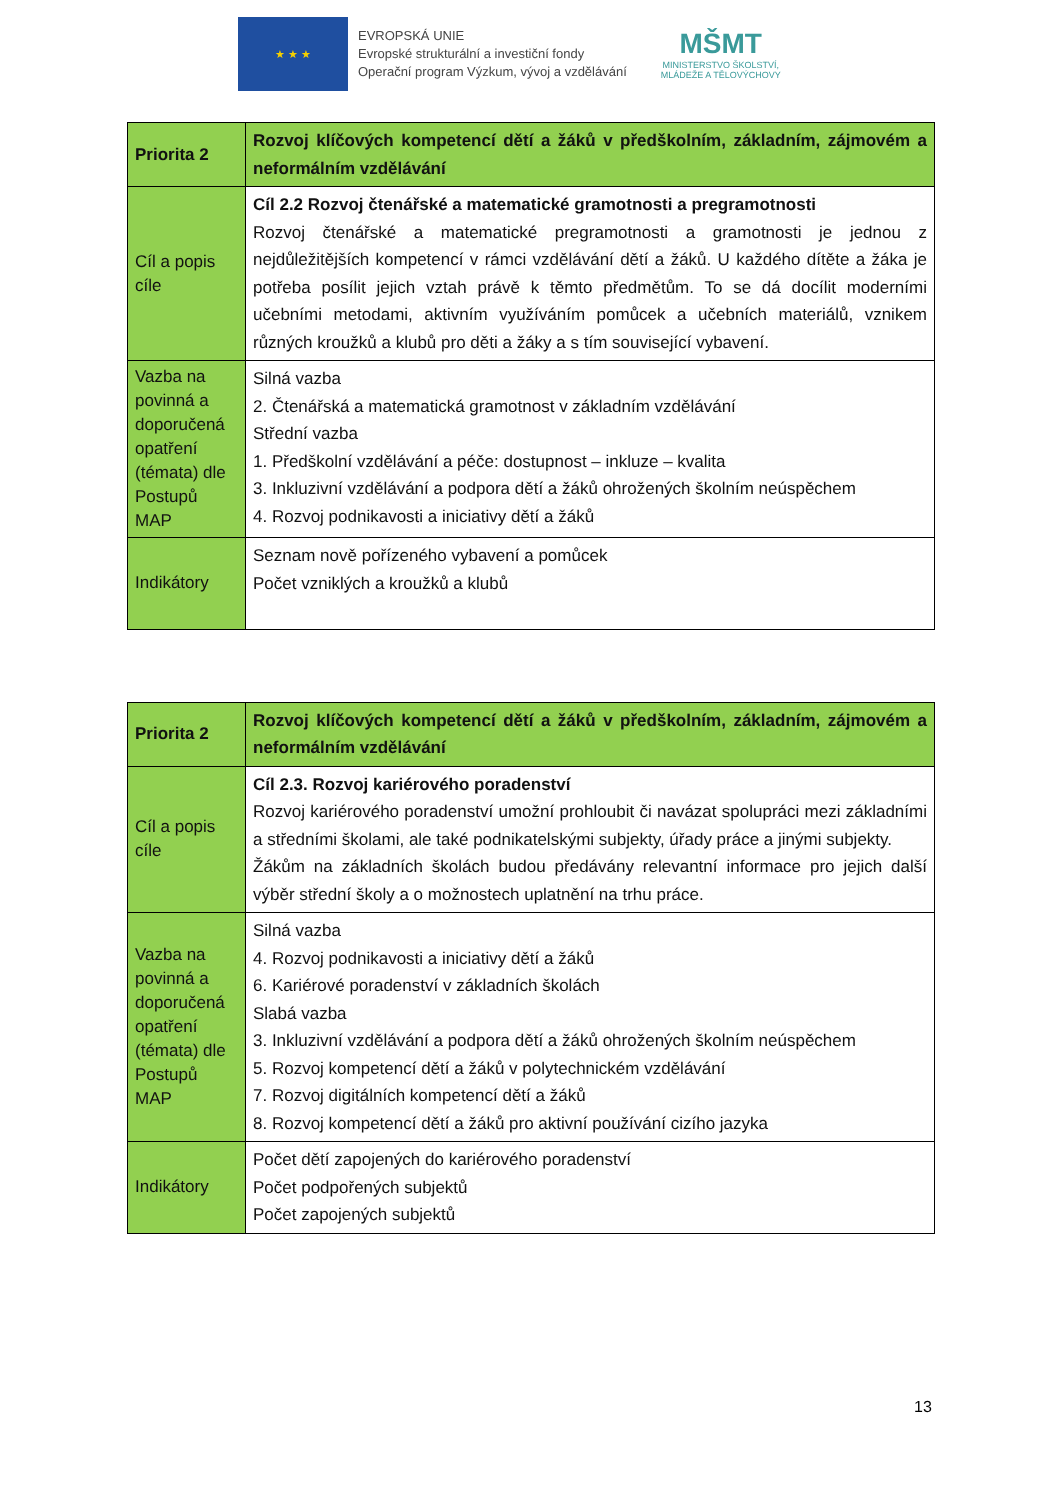★ ★ ★
EVROPSKÁ UNIE
Evropské strukturální a investiční fondy
Operační program Výzkum, vývoj a vzdělávání
MŠMT
MINISTERSTVO ŠKOLSTVÍ,
MLÁDEŽE A TĚLOVÝCHOVY
| Priorita 2 | Rozvoj klíčových kompetencí dětí a žáků v předškolním, základním, zájmovém a neformálním vzdělávání |
| Cíl a popis cíle | Cíl 2.2 Rozvoj čtenářské a matematické gramotnosti a pregramotnosti Rozvoj čtenářské a matematické pregramotnosti a gramotnosti je jednou z nejdůležitějších kompetencí v rámci vzdělávání dětí a žáků. U každého dítěte a žáka je potřeba posílit jejich vztah právě k těmto předmětům. To se dá docílit moderními učebními metodami, aktivním využíváním pomůcek a učebních materiálů, vznikem různých kroužků a klubů pro děti a žáky a s tím související vybavení. |
| Vazba na povinná a doporučená opatření (témata) dle Postupů MAP | Silná vazba 2. Čtenářská a matematická gramotnost v základním vzdělávání Střední vazba 1. Předškolní vzdělávání a péče: dostupnost – inkluze – kvalita 3. Inkluzivní vzdělávání a podpora dětí a žáků ohrožených školním neúspěchem 4. Rozvoj podnikavosti a iniciativy dětí a žáků |
| Indikátory | Seznam nově pořízeného vybavení a pomůcek Počet vzniklých a kroužků a klubů |
| Priorita 2 | Rozvoj klíčových kompetencí dětí a žáků v předškolním, základním, zájmovém a neformálním vzdělávání |
| Cíl a popis cíle | Cíl 2.3. Rozvoj kariérového poradenství Rozvoj kariérového poradenství umožní prohloubit či navázat spolupráci mezi základními a středními školami, ale také podnikatelskými subjekty, úřady práce a jinými subjekty. Žákům na základních školách budou předávány relevantní informace pro jejich další výběr střední školy a o možnostech uplatnění na trhu práce. |
| Vazba na povinná a doporučená opatření (témata) dle Postupů MAP | Silná vazba 4. Rozvoj podnikavosti a iniciativy dětí a žáků 6. Kariérové poradenství v základních školách Slabá vazba 3. Inkluzivní vzdělávání a podpora dětí a žáků ohrožených školním neúspěchem 5. Rozvoj kompetencí dětí a žáků v polytechnickém vzdělávání 7. Rozvoj digitálních kompetencí dětí a žáků 8. Rozvoj kompetencí dětí a žáků pro aktivní používání cizího jazyka |
| Indikátory | Počet dětí zapojených do kariérového poradenství Počet podpořených subjektů Počet zapojených subjektů |
13